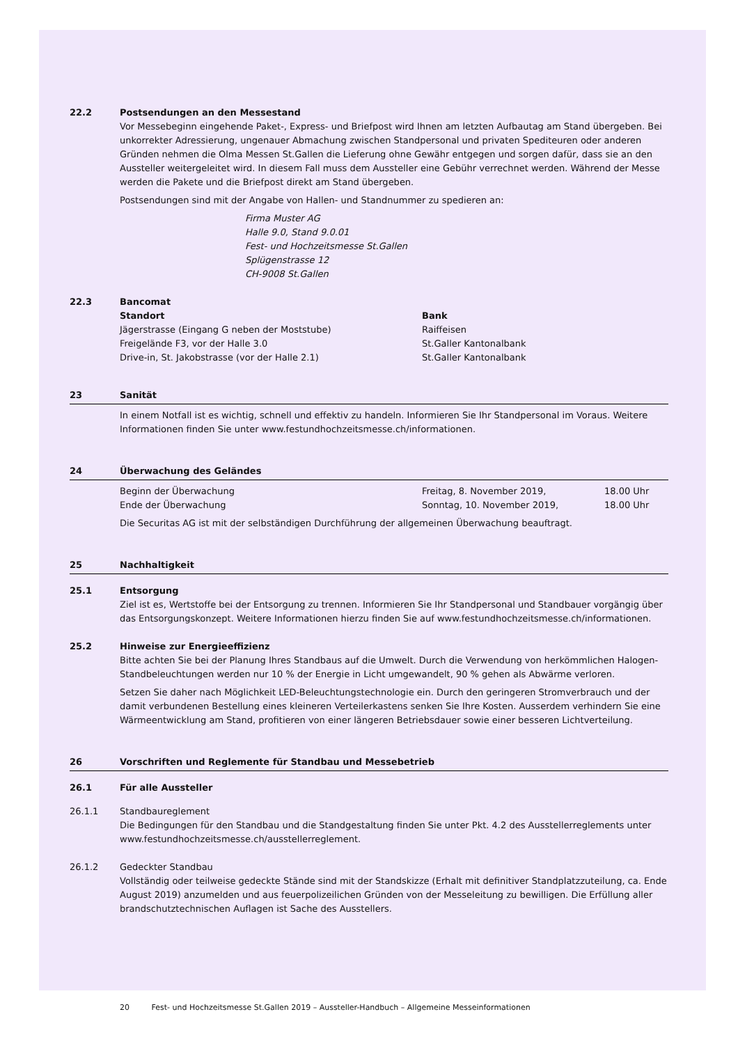22.2 Postsendungen an den Messestand
Vor Messebeginn eingehende Paket-, Express- und Briefpost wird Ihnen am letzten Aufbautag am Stand übergeben. Bei unkorrekter Adressierung, ungenauer Abmachung zwischen Standpersonal und privaten Spediteuren oder anderen Gründen nehmen die Olma Messen St.Gallen die Lieferung ohne Gewähr entgegen und sorgen dafür, dass sie an den Aussteller weitergeleitet wird. In diesem Fall muss dem Aussteller eine Gebühr verrechnet werden. Während der Messe werden die Pakete und die Briefpost direkt am Stand übergeben.
Postsendungen sind mit der Angabe von Hallen- und Standnummer zu spedieren an:
Firma Muster AG
Halle 9.0, Stand 9.0.01
Fest- und Hochzeitsmesse St.Gallen
Splügenstrasse 12
CH-9008 St.Gallen
22.3 Bancomat
| Standort | Bank |
| --- | --- |
| Jägerstrasse (Eingang G neben der Moststube) | Raiffeisen |
| Freigelände F3, vor der Halle 3.0 | St.Galler Kantonalbank |
| Drive-in, St. Jakobstrasse (vor der Halle 2.1) | St.Galler Kantonalbank |
23 Sanität
In einem Notfall ist es wichtig, schnell und effektiv zu handeln. Informieren Sie Ihr Standpersonal im Voraus. Weitere Informationen finden Sie unter www.festundhochzeitsmesse.ch/informationen.
24 Überwachung des Geländes
| Beginn der Überwachung | Freitag, 8. November 2019, | 18.00 Uhr |
| Ende der Überwachung | Sonntag, 10. November 2019, | 18.00 Uhr |
Die Securitas AG ist mit der selbständigen Durchführung der allgemeinen Überwachung beauftragt.
25 Nachhaltigkeit
25.1 Entsorgung
Ziel ist es, Wertstoffe bei der Entsorgung zu trennen. Informieren Sie Ihr Standpersonal und Standbauer vorgängig über das Entsorgungskonzept. Weitere Informationen hierzu finden Sie auf www.festundhochzeitsmesse.ch/informationen.
25.2 Hinweise zur Energieeffizienz
Bitte achten Sie bei der Planung Ihres Standbaus auf die Umwelt. Durch die Verwendung von herkömmlichen Halogen-Standbeleuchtungen werden nur 10 % der Energie in Licht umgewandelt, 90 % gehen als Abwärme verloren.
Setzen Sie daher nach Möglichkeit LED-Beleuchtungstechnologie ein. Durch den geringeren Stromverbrauch und der damit verbundenen Bestellung eines kleineren Verteilerkastens senken Sie Ihre Kosten. Ausserdem verhindern Sie eine Wärmeentwicklung am Stand, profitieren von einer längeren Betriebsdauer sowie einer besseren Lichtverteilung.
26 Vorschriften und Reglemente für Standbau und Messebetrieb
26.1 Für alle Aussteller
26.1.1 Standbaureglement
Die Bedingungen für den Standbau und die Standgestaltung finden Sie unter Pkt. 4.2 des Ausstellerreglements unter www.festundhochzeitsmesse.ch/ausstellerreglement.
26.1.2 Gedeckter Standbau
Vollständig oder teilweise gedeckte Stände sind mit der Standskizze (Erhalt mit definitiver Standplatzzuteilung, ca. Ende August 2019) anzumelden und aus feuerpolizeilichen Gründen von der Messeleitung zu bewilligen. Die Erfüllung aller brandschutztechnischen Auflagen ist Sache des Ausstellers.
20 Fest- und Hochzeitsmesse St.Gallen 2019 – Aussteller-Handbuch – Allgemeine Messeinformationen